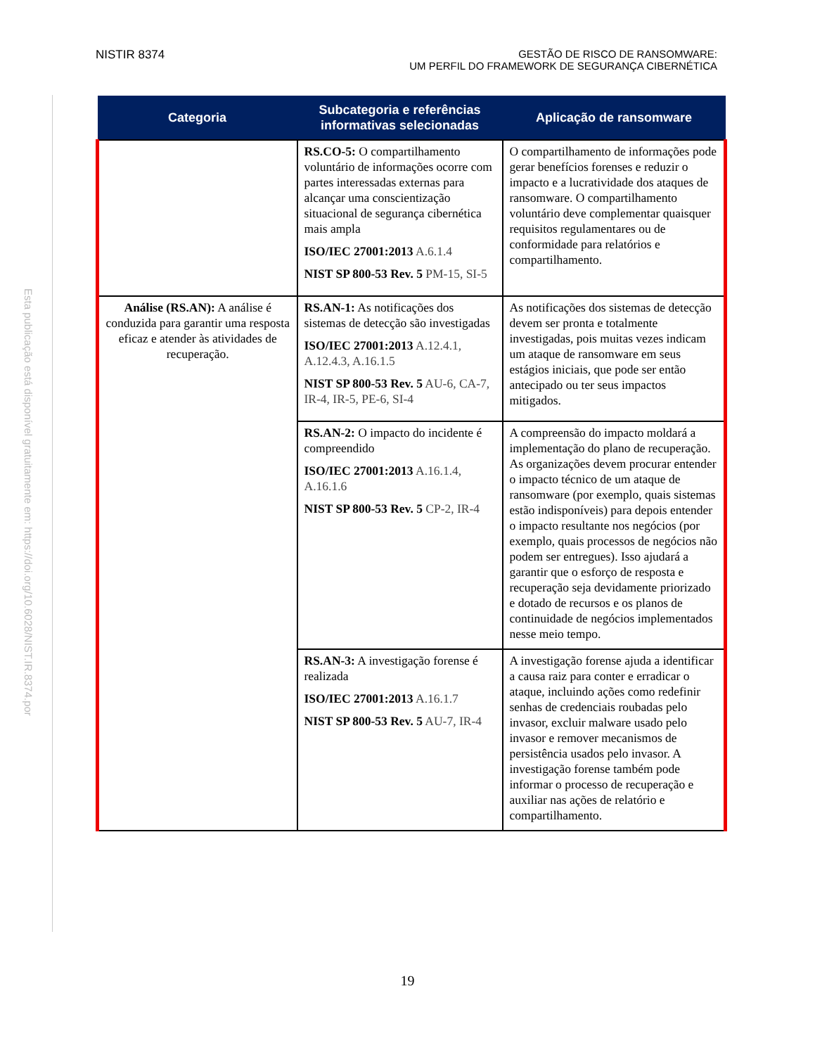Esta publicação está disponível gratuitamente em: https://doi.org/10.6028/NIST.IR.8374.por
NISTIR 8374 GESTÃO DE RISCO DE RANSOMWARE:
UM PERFIL DO FRAMEWORK DE SEGURANÇA CIBERNÉTICA
| Categoria | Subcategoria e referências informativas selecionadas | Aplicação de ransomware |
| --- | --- | --- |
| | RS.CO-5: O compartilhamento voluntário de informações ocorre com partes interessadas externas para alcançar uma conscientização situacional de segurança cibernética mais ampla ISO/IEC 27001:2013 A.6.1.4 NIST SP 800-53 Rev. 5 PM-15, SI-5 | O compartilhamento de informações pode gerar benefícios forenses e reduzir o impacto e a lucratividade dos ataques de ransomware. O compartilhamento voluntário deve complementar quaisquer requisitos regulamentares ou de conformidade para relatórios e compartilhamento. |
| Análise (RS.AN): A análise é conduzida para garantir uma resposta eficaz e atender às atividades de recuperação. | RS.AN-1: As notificações dos sistemas de detecção são investigadas ISO/IEC 27001:2013 A.12.4.1, A.12.4.3, A.16.1.5 NIST SP 800-53 Rev. 5 AU-6, CA-7, IR-4, IR-5, PE-6, SI-4 | As notificações dos sistemas de detecção devem ser pronta e totalmente investigadas, pois muitas vezes indicam um ataque de ransomware em seus estágios iniciais, que pode ser então antecipado ou ter seus impactos mitigados. |
| | RS.AN-2: O impacto do incidente é compreendido ISO/IEC 27001:2013 A.16.1.4, A.16.1.6 NIST SP 800-53 Rev. 5 CP-2, IR-4 | A compreensão do impacto moldará a implementação do plano de recuperação. As organizações devem procurar entender o impacto técnico de um ataque de ransomware (por exemplo, quais sistemas estão indisponíveis) para depois entender o impacto resultante nos negócios (por exemplo, quais processos de negócios não podem ser entregues). Isso ajudará a garantir que o esforço de resposta e recuperação seja devidamente priorizado e dotado de recursos e os planos de continuidade de negócios implementados nesse meio tempo. |
| | RS.AN-3: A investigação forense é realizada ISO/IEC 27001:2013 A.16.1.7 NIST SP 800-53 Rev. 5 AU-7, IR-4 | A investigação forense ajuda a identificar a causa raiz para conter e erradicar o ataque, incluindo ações como redefinir senhas de credenciais roubadas pelo invasor, excluir malware usado pelo invasor e remover mecanismos de persistência usados pelo invasor. A investigação forense também pode informar o processo de recuperação e auxiliar nas ações de relatório e compartilhamento. |
19